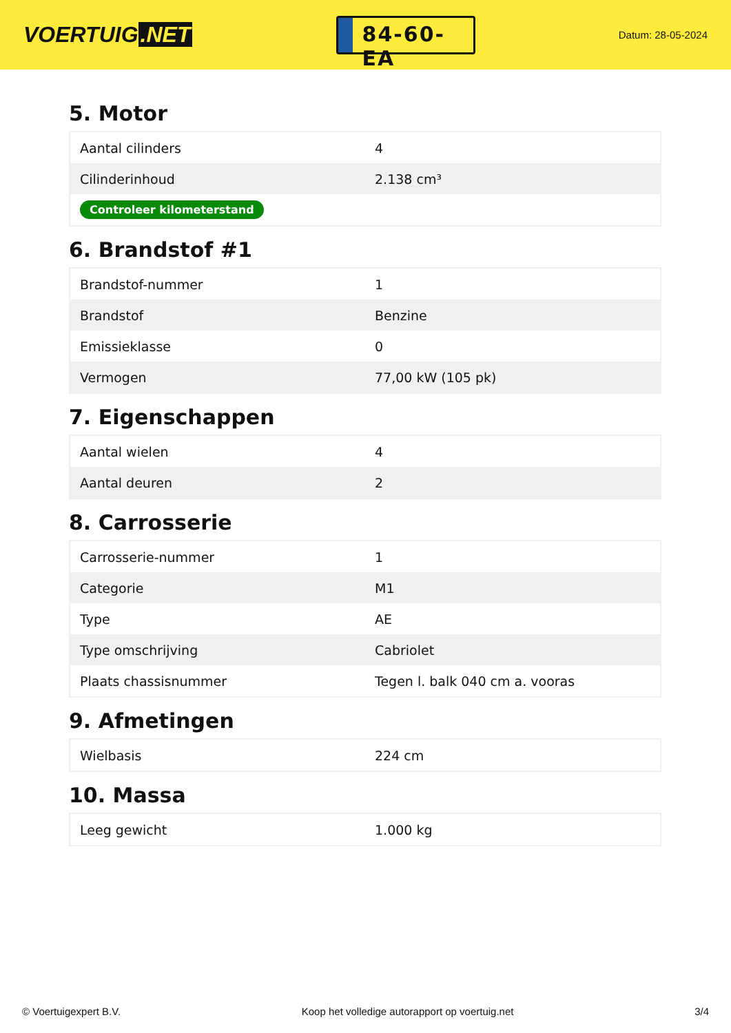VOERTUIG.NET
84-60-EA
Datum: 28-05-2024
5. Motor
| Aantal cilinders | 4 |
| Cilinderinhoud | 2.138 cm³ |
| Controleer kilometerstand | |
6. Brandstof #1
| Brandstof-nummer | 1 |
| Brandstof | Benzine |
| Emissieklasse | 0 |
| Vermogen | 77,00 kW (105 pk) |
7. Eigenschappen
| Aantal wielen | 4 |
| Aantal deuren | 2 |
8. Carrosserie
| Carrosserie-nummer | 1 |
| Categorie | M1 |
| Type | AE |
| Type omschrijving | Cabriolet |
| Plaats chassisnummer | Tegen l. balk 040 cm a. vooras |
9. Afmetingen
| Wielbasis | 224 cm |
10. Massa
| Leeg gewicht | 1.000 kg |
© Voertuigexpert B.V. Koop het volledige autorapport op voertuig.net 3/4